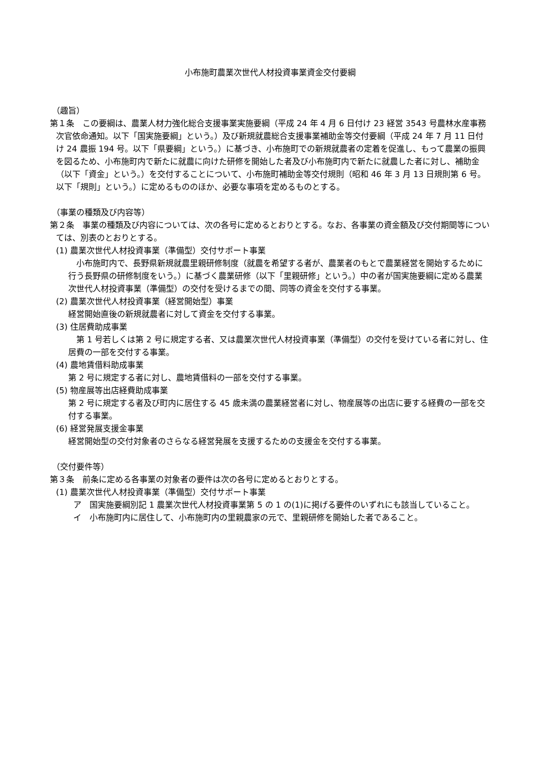小布施町農業次世代人材投資事業資金交付要綱
（趣旨）
第１条　この要綱は、農業人材力強化総合支援事業実施要綱（平成 24 年 4 月 6 日付け 23 経営 3543 号農林水産事務次官依命通知。以下「国実施要綱」という。）及び新規就農総合支援事業補助金等交付要綱（平成 24 年 7 月 11 日付け 24 農振 194 号。以下「県要綱」という。）に基づき、小布施町での新規就農者の定着を促進し、もって農業の振興を図るため、小布施町内で新たに就農に向けた研修を開始した者及び小布施町内で新たに就農した者に対し、補助金（以下「資金」という。）を交付することについて、小布施町補助金等交付規則（昭和 46 年 3 月 13 日規則第 6 号。以下「規則」という。）に定めるもののほか、必要な事項を定めるものとする。
（事業の種類及び内容等）
第２条　事業の種類及び内容については、次の各号に定めるとおりとする。なお、各事業の資金額及び交付期間等については、別表のとおりとする。
(1) 農業次世代人材投資事業（準備型）交付サポート事業
　小布施町内で、長野県新規就農里親研修制度（就農を希望する者が、農業者のもとで農業経営を開始するために行う長野県の研修制度をいう。）に基づく農業研修（以下「里親研修」という。）中の者が国実施要綱に定める農業次世代人材投資事業（準備型）の交付を受けるまでの間、同等の資金を交付する事業。
(2) 農業次世代人材投資事業（経営開始型）事業
経営開始直後の新規就農者に対して資金を交付する事業。
(3) 住居費助成事業
　第 1 号若しくは第 2 号に規定する者、又は農業次世代人材投資事業（準備型）の交付を受けている者に対し、住居費の一部を交付する事業。
(4) 農地賃借料助成事業
第 2 号に規定する者に対し、農地賃借料の一部を交付する事業。
(5) 物産展等出店経費助成事業
第 2 号に規定する者及び町内に居住する 45 歳未満の農業経営者に対し、物産展等の出店に要する経費の一部を交付する事業。
(6) 経営発展支援金事業
経営開始型の交付対象者のさらなる経営発展を支援するための支援金を交付する事業。
（交付要件等）
第３条　前条に定める各事業の対象者の要件は次の各号に定めるとおりとする。
(1) 農業次世代人材投資事業（準備型）交付サポート事業
ア　国実施要綱別記 1 農業次世代人材投資事業第 5 の 1 の(1)に掲げる要件のいずれにも該当していること。
イ　小布施町内に居住して、小布施町内の里親農家の元で、里親研修を開始した者であること。